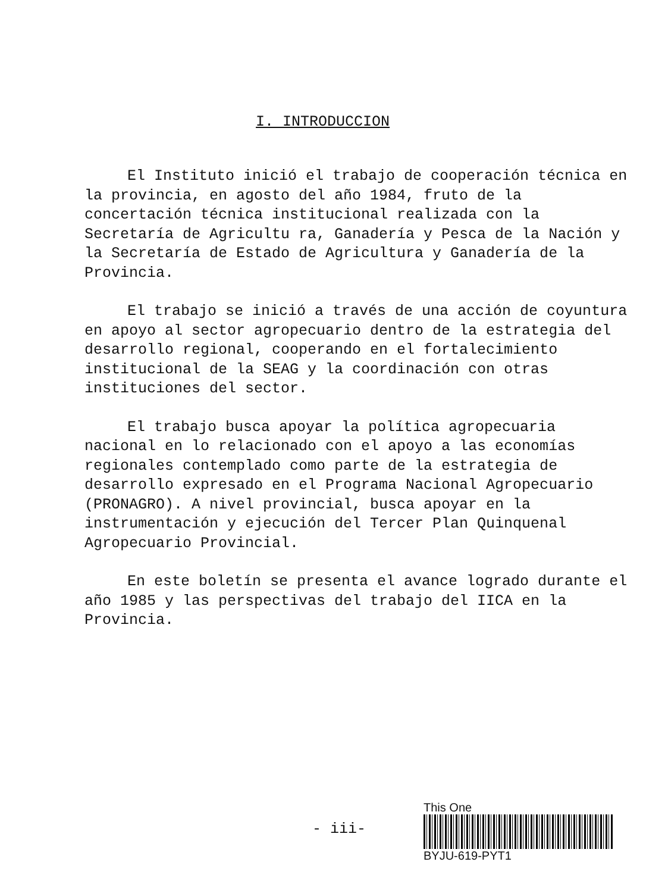I. INTRODUCCION
El Instituto inició el trabajo de cooperación técnica en la provincia, en agosto del año 1984, fruto de la concertación técnica institucional realizada con la Secretaría de Agricultu ra, Ganadería y Pesca de la Nación y la Secretaría de Estado de Agricultura y Ganadería de la Provincia.
El trabajo se inició a través de una acción de coyuntura en apoyo al sector agropecuario dentro de la estrategia del desarrollo regional, cooperando en el fortalecimiento institucional de la SEAG y la coordinación con otras instituciones del sector.
El trabajo busca apoyar la política agropecuaria nacional en lo relacionado con el apoyo a las economías regionales contemplado como parte de la estrategia de desarrollo expresado en el Programa Nacional Agropecuario (PRONAGRO). A nivel provincial, busca apoyar en la instrumentación y ejecución del Tercer Plan Quinquenal Agropecuario Provincial.
En este boletín se presenta el avance logrado durante el año 1985 y las perspectivas del trabajo del IICA en la Provincia.
- iii-
This One
BYJU-619-PYT1